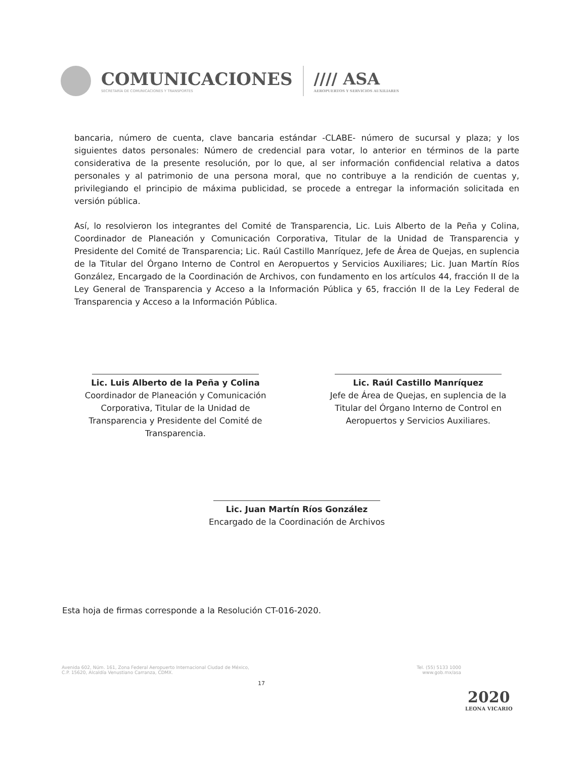COMUNICACIONES
SECRETARÍA DE COMUNICACIONES Y TRANSPORTES
//// ASA
AEROPUERTOS Y SERVICIOS AUXILIARES
bancaria, número de cuenta, clave bancaria estándar -CLABE- número de sucursal y plaza; y los siguientes datos personales: Número de credencial para votar, lo anterior en términos de la parte considerativa de la presente resolución, por lo que, al ser información confidencial relativa a datos personales y al patrimonio de una persona moral, que no contribuye a la rendición de cuentas y, privilegiando el principio de máxima publicidad, se procede a entregar la información solicitada en versión pública.
Así, lo resolvieron los integrantes del Comité de Transparencia, Lic. Luis Alberto de la Peña y Colina, Coordinador de Planeación y Comunicación Corporativa, Titular de la Unidad de Transparencia y Presidente del Comité de Transparencia; Lic. Raúl Castillo Manríquez, Jefe de Área de Quejas, en suplencia de la Titular del Órgano Interno de Control en Aeropuertos y Servicios Auxiliares; Lic. Juan Martín Ríos González, Encargado de la Coordinación de Archivos, con fundamento en los artículos 44, fracción II de la Ley General de Transparencia y Acceso a la Información Pública y 65, fracción II de la Ley Federal de Transparencia y Acceso a la Información Pública.
Lic. Luis Alberto de la Peña y Colina
Coordinador de Planeación y Comunicación Corporativa, Titular de la Unidad de Transparencia y Presidente del Comité de Transparencia.
Lic. Raúl Castillo Manríquez
Jefe de Área de Quejas, en suplencia de la Titular del Órgano Interno de Control en Aeropuertos y Servicios Auxiliares.
Lic. Juan Martín Ríos González
Encargado de la Coordinación de Archivos
Esta hoja de firmas corresponde a la Resolución CT-016-2020.
Avenida 602, Núm. 161, Zona Federal Aeropuerto Internacional Ciudad de México,
C.P. 15620, Alcaldía Venustiano Carranza, CDMX. Tel. (55) 5133 1000
www.gob.mx/asa
17
2020
LEONA VICARIO